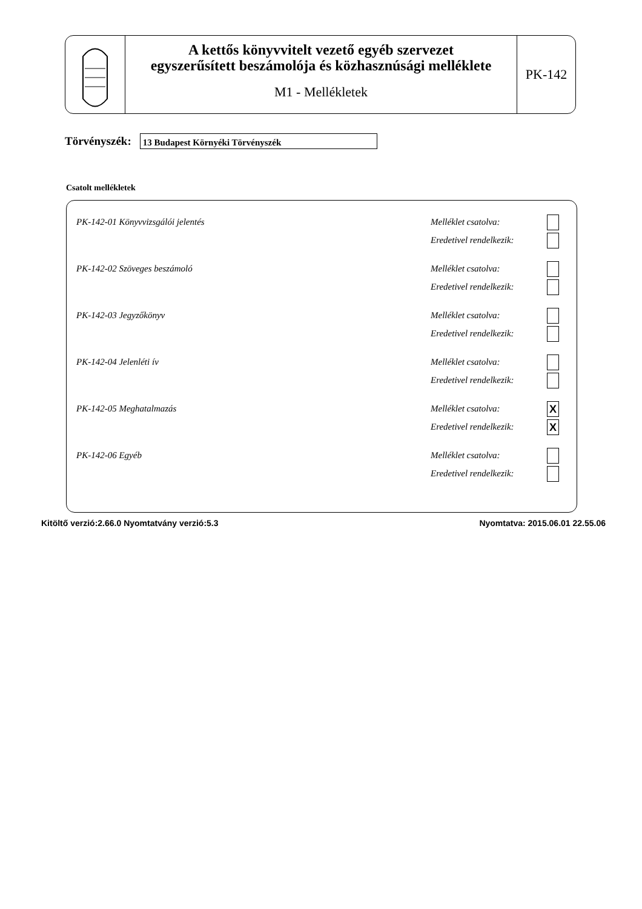A kettős könyvvitelt vezető egyéb szervezet
egyszerűsített beszámolója és közhasznúsági melléklete
M1 - Mellékletek
PK-142
Törvényszék:
13 Budapest Környéki Törvényszék
Csatolt mellékletek
PK-142-01 Könyvvizsgálói jelentés Melléklet csatolva:
Eredetivel rendelkezik:
PK-142-02 Szöveges beszámoló Melléklet csatolva:
Eredetivel rendelkezik:
PK-142-03 Jegyzőkönyv Melléklet csatolva:
Eredetivel rendelkezik:
PK-142-04 Jelenléti ív Melléklet csatolva:
Eredetivel rendelkezik:
PK-142-05 Meghatalmazás Melléklet csatolva: X
Eredetivel rendelkezik: X
PK-142-06 Egyéb Melléklet csatolva:
Eredetivel rendelkezik:
Kitöltő verzió:2.66.0 Nyomtatvány verzió:5.3 Nyomtatva: 2015.06.01 22.55.06